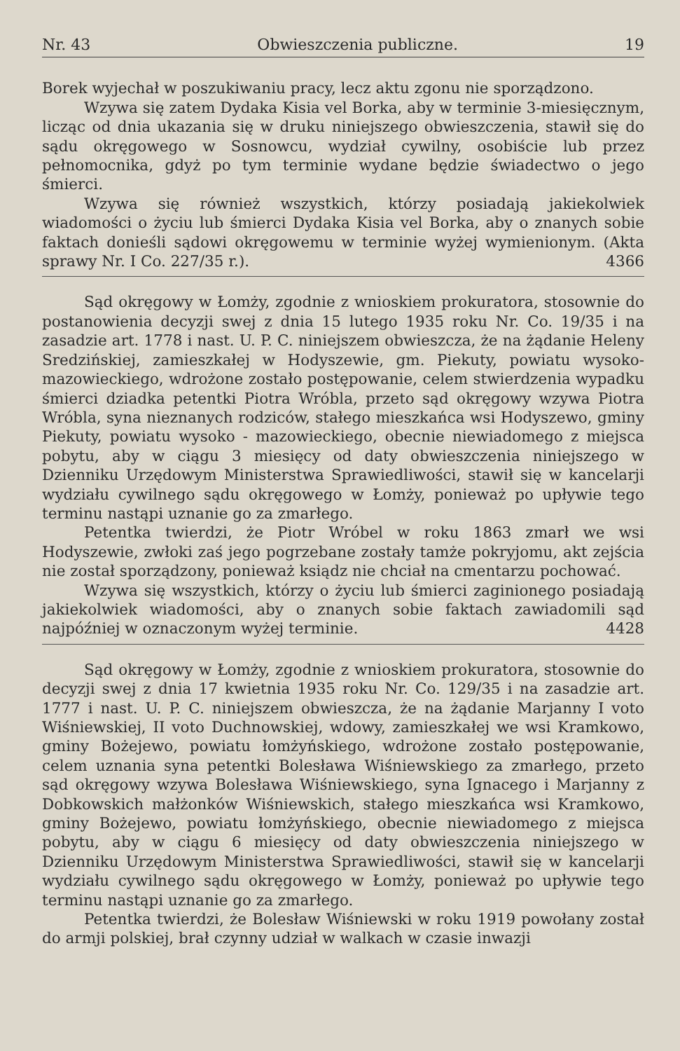Nr. 43 Obwieszczenia publiczne. 19
Borek wyjechał w poszukiwaniu pracy, lecz aktu zgonu nie sporządzono.
Wzywa się zatem Dydaka Kisia vel Borka, aby w terminie 3-miesięcznym, licząc od dnia ukazania się w druku niniejszego obwieszczenia, stawił się do sądu okręgowego w Sosnowcu, wydział cywilny, osobiście lub przez pełnomocnika, gdyż po tym terminie wydane będzie świadectwo o jego śmierci.
Wzywa się również wszystkich, którzy posiadają jakiekolwiek wiadomości o życiu lub śmierci Dydaka Kisia vel Borka, aby o znanych sobie faktach donieśli sądowi okręgowemu w terminie wyżej wymienionym. (Akta sprawy Nr. I Co. 227/35 r.). 4366
Sąd okręgowy w Łomży, zgodnie z wnioskiem prokuratora, stosownie do postanowienia decyzji swej z dnia 15 lutego 1935 roku Nr. Co. 19/35 i na zasadzie art. 1778 i nast. U. P. C. niniejszem obwieszcza, że na żądanie Heleny Sredzińskiej, zamieszkałej w Hodyszewie, gm. Piekuty, powiatu wysoko-mazowieckiego, wdrożone zostało postępowanie, celem stwierdzenia wypadku śmierci dziadka petentki Piotra Wróbla, przeto sąd okręgowy wzywa Piotra Wróbla, syna nieznanych rodziców, stałego mieszkańca wsi Hodyszewo, gminy Piekuty, powiatu wysoko - mazowieckiego, obecnie niewiadomego z miejsca pobytu, aby w ciągu 3 miesięcy od daty obwieszczenia niniejszego w Dzienniku Urzędowym Ministerstwa Sprawiedliwości, stawił się w kancelarji wydziału cywilnego sądu okręgowego w Łomży, ponieważ po upływie tego terminu nastąpi uznanie go za zmarłego.
Petentka twierdzi, że Piotr Wróbel w roku 1863 zmarł we wsi Hodyszewie, zwłoki zaś jego pogrzebane zostały tamże pokryjomu, akt zejścia nie został sporządzony, ponieważ ksiądz nie chciał na cmentarzu pochować.
Wzywa się wszystkich, którzy o życiu lub śmierci zaginionego posiadają jakiekolwiek wiadomości, aby o znanych sobie faktach zawiadomili sąd najpóźniej w oznaczonym wyżej terminie. 4428
Sąd okręgowy w Łomży, zgodnie z wnioskiem prokuratora, stosownie do decyzji swej z dnia 17 kwietnia 1935 roku Nr. Co. 129/35 i na zasadzie art. 1777 i nast. U. P. C. niniejszem obwieszcza, że na żądanie Marjanny I voto Wiśniewskiej, II voto Duchnowskiej, wdowy, zamieszkałej we wsi Kramkowo, gminy Bożejewo, powiatu łomżyńskiego, wdrożone zostało postępowanie, celem uznania syna petentki Bolesława Wiśniewskiego za zmarłego, przeto sąd okręgowy wzywa Bolesława Wiśniewskiego, syna Ignacego i Marjanny z Dobkowskich małżonków Wiśniewskich, stałego mieszkańca wsi Kramkowo, gminy Bożejewo, powiatu łomżyńskiego, obecnie niewiadomego z miejsca pobytu, aby w ciągu 6 miesięcy od daty obwieszczenia niniejszego w Dzienniku Urzędowym Ministerstwa Sprawiedliwości, stawił się w kancelarji wydziału cywilnego sądu okręgowego w Łomży, ponieważ po upływie tego terminu nastąpi uznanie go za zmarłego.
Petentka twierdzi, że Bolesław Wiśniewski w roku 1919 powołany został do armji polskiej, brał czynny udział w walkach w czasie inwazji